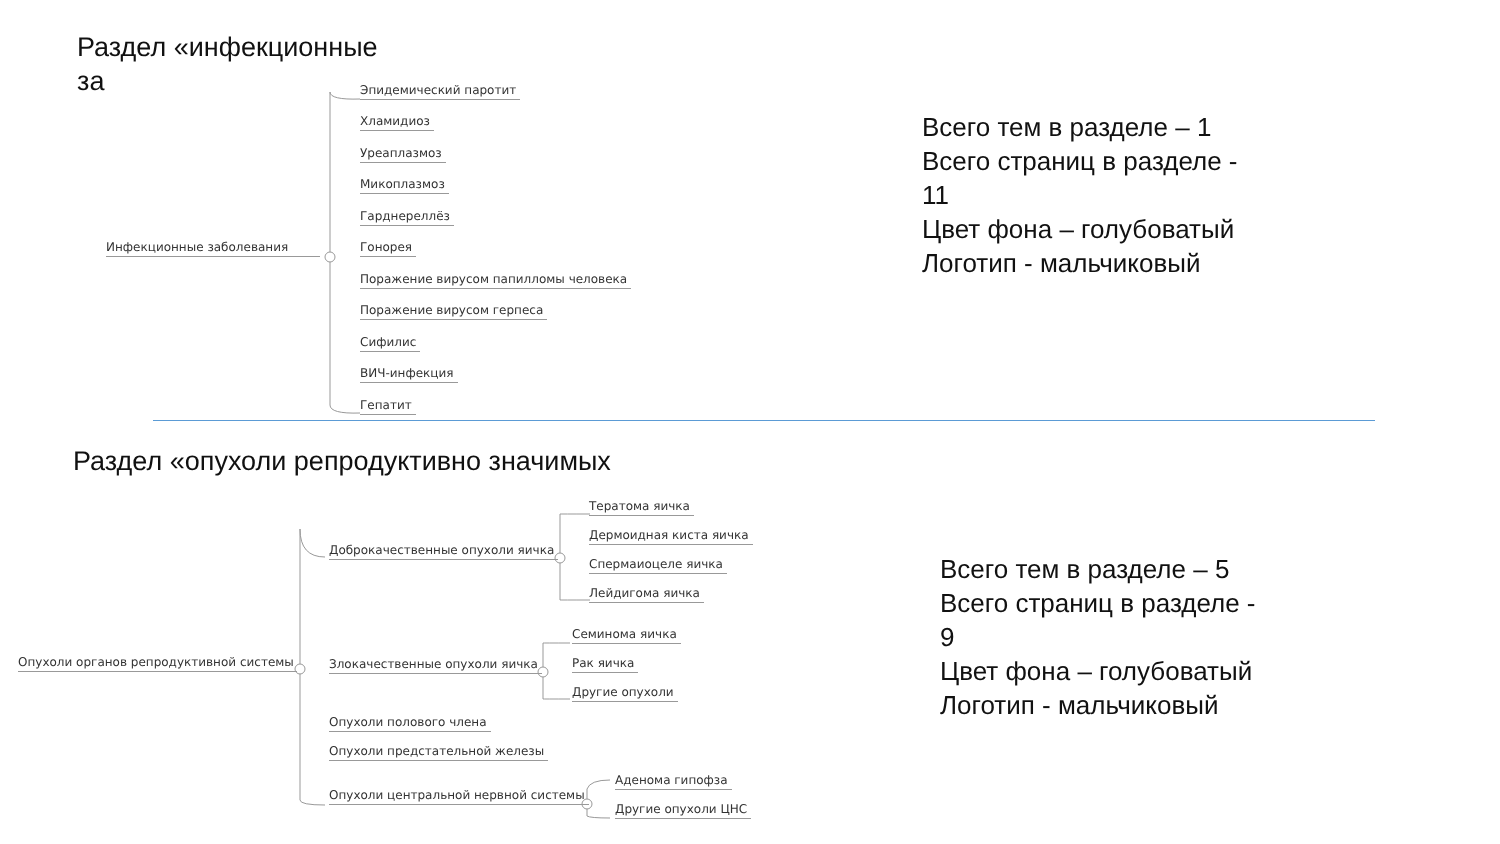Раздел «инфекционные
за
Инфекционные заболевания
Эпидемический паротит
Хламидиоз
Уреаплазмоз
Микоплазмоз
Гарднереллёз
Гонорея
Поражение вирусом папилломы человека
Поражение вирусом герпеса
Сифилис
ВИЧ-инфекция
Гепатит
Всего тем в разделе – 1
Всего страниц в разделе -
11
Цвет фона – голубоватый
Логотип - мальчиковый
Раздел «опухоли репродуктивно значимых
Опухоли органов репродуктивной системы
Доброкачественные опухоли яичка
Злокачественные опухоли яичка
Опухоли полового члена
Опухоли предстательной железы
Опухоли центральной нервной системы
Тератома яичка
Дермоидная киста яичка
Спермаиоцеле яичка
Лейдигома яичка
Семинома яичка
Рак яичка
Другие опухоли
Аденома гипофза
Другие опухоли ЦНС
Всего тем в разделе – 5
Всего страниц в разделе -
9
Цвет фона – голубоватый
Логотип - мальчиковый